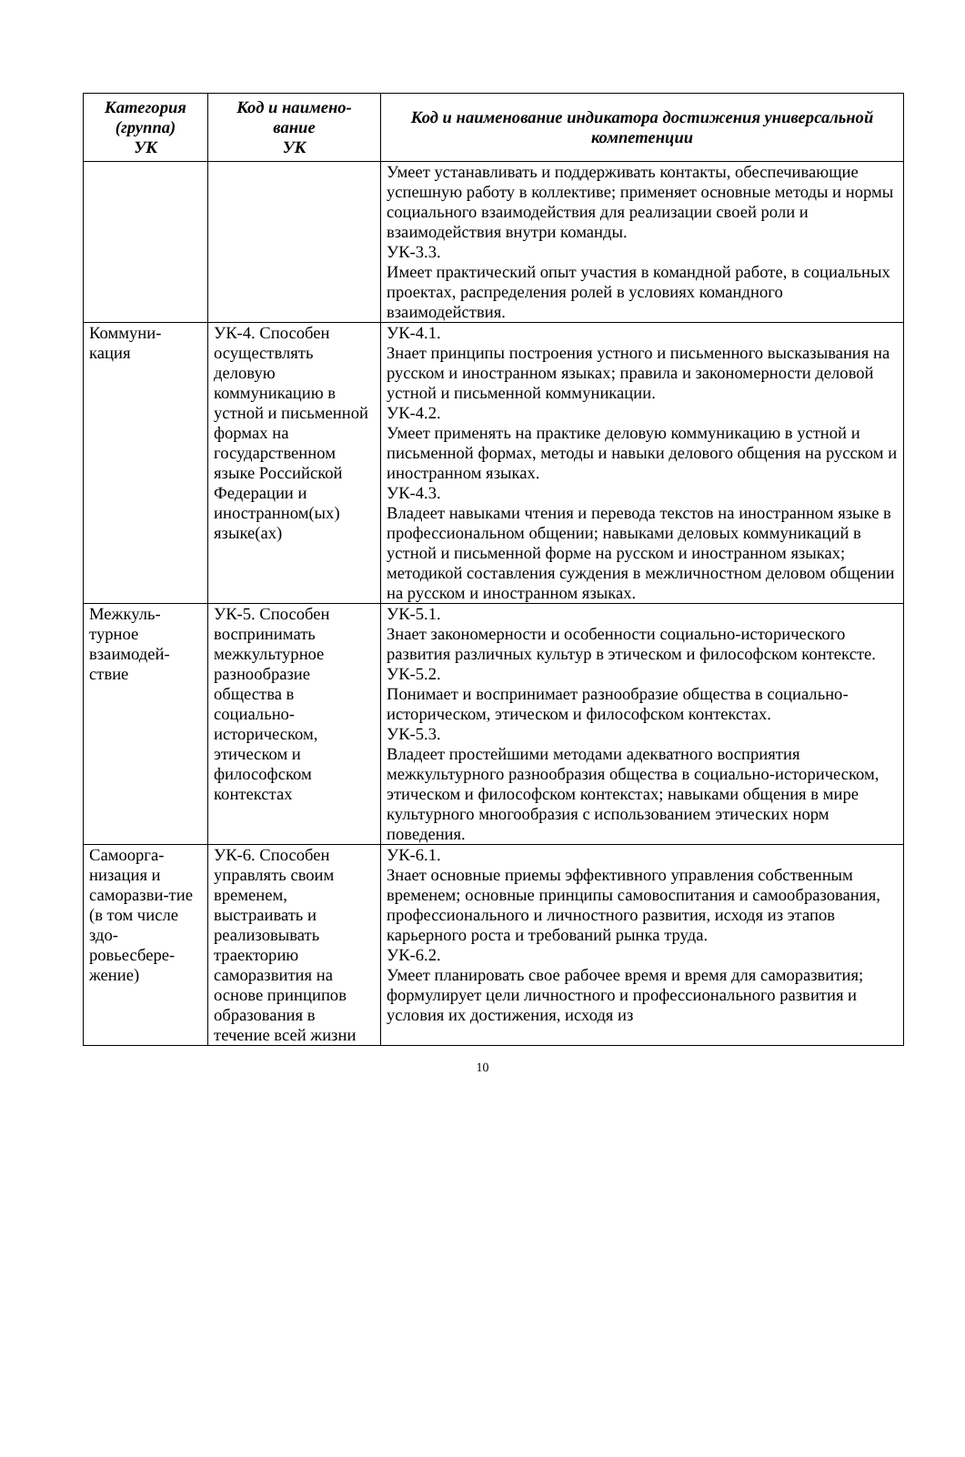| Категория (группа) УК | Код и наимено- вание УК | Код и наименование индикатора достижения универсальной компетенции |
| --- | --- | --- |
| | | Умеет устанавливать и поддерживать контакты, обеспечивающие успешную работу в коллективе; применяет основные методы и нормы социального взаимодействия для реализации своей роли и взаимодействия внутри команды. УК-3.3. Имеет практический опыт участия в командной работе, в социальных проектах, распределения ролей в условиях командного взаимодействия. |
| Коммуни- кация | УК-4. Способен осуществлять деловую коммуникацию в устной и письменной формах на государственном языке Российской Федерации и иностранном(ых) языке(ах) | УК-4.1. Знает принципы построения устного и письменного высказывания на русском и иностранном языках; правила и закономерности деловой устной и письменной коммуникации. УК-4.2. Умеет применять на практике деловую коммуникацию в устной и письменной формах, методы и навыки делового общения на русском и иностранном языках. УК-4.3. Владеет навыками чтения и перевода текстов на иностранном языке в профессиональном общении; навыками деловых коммуникаций в устной и письменной форме на русском и иностранном языках; методикой составления суждения в межличностном деловом общении на русском и иностранном языках. |
| Межкуль-турное взаимодей-ствие | УК-5. Способен воспринимать межкультурное разнообразие общества в социально-историческом, этическом и философском контекстах | УК-5.1. Знает закономерности и особенности социально-исторического развития различных культур в этическом и философском контексте. УК-5.2. Понимает и воспринимает разнообразие общества в социально-историческом, этическом и философском контекстах. УК-5.3. Владеет простейшими методами адекватного восприятия межкультурного разнообразия общества в социально-историческом, этическом и философском контекстах; навыками общения в мире культурного многообразия с использованием этических норм поведения. |
| Самоорга-низация и саморазви-тие (в том числе здо-ровьесбере-жение) | УК-6. Способен управлять своим временем, выстраивать и реализовывать траекторию саморазвития на основе принципов образования в течение всей жизни | УК-6.1. Знает основные приемы эффективного управления собственным временем; основные принципы самовоспитания и самообразования, профессионального и личностного развития, исходя из этапов карьерного роста и требований рынка труда. УК-6.2. Умеет планировать свое рабочее время и время для саморазвития; формулирует цели личностного и профессионального развития и условия их достижения, исходя из |
10